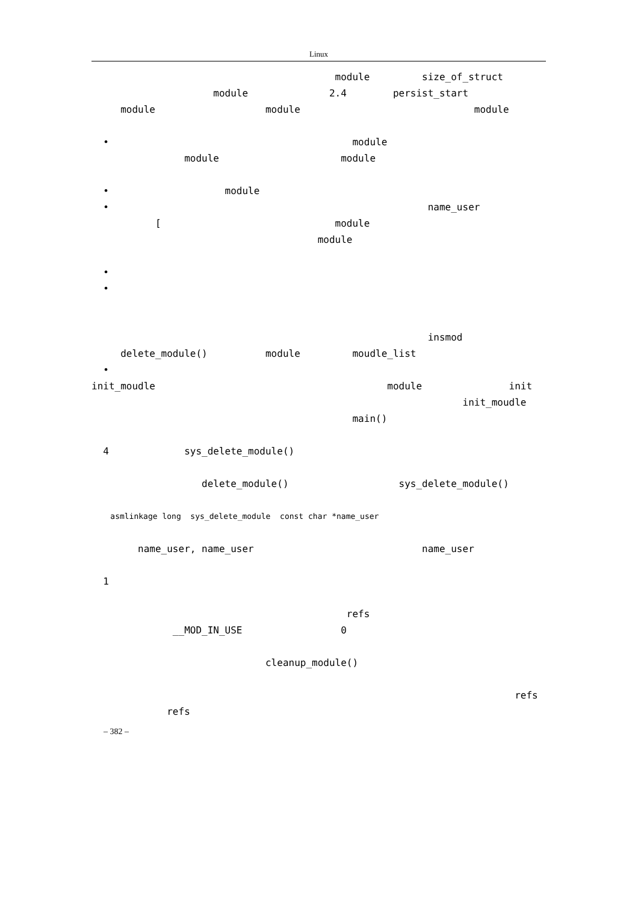Linux
module size_of_struct
module 2.4 persist_start
module module module
• module
module module
• module
• name_user
[ module
module
•
•
insmod
delete_module() module moudle_list
•
init_moudle module init
init_moudle
main()
4 sys_delete_module()
delete_module() sys_delete_module()
asmlinkage long sys_delete_module const char *name_user
name_user, name_user name_user
1
refs
__MOD_IN_USE 0
cleanup_module()
refs
refs
– 382 –